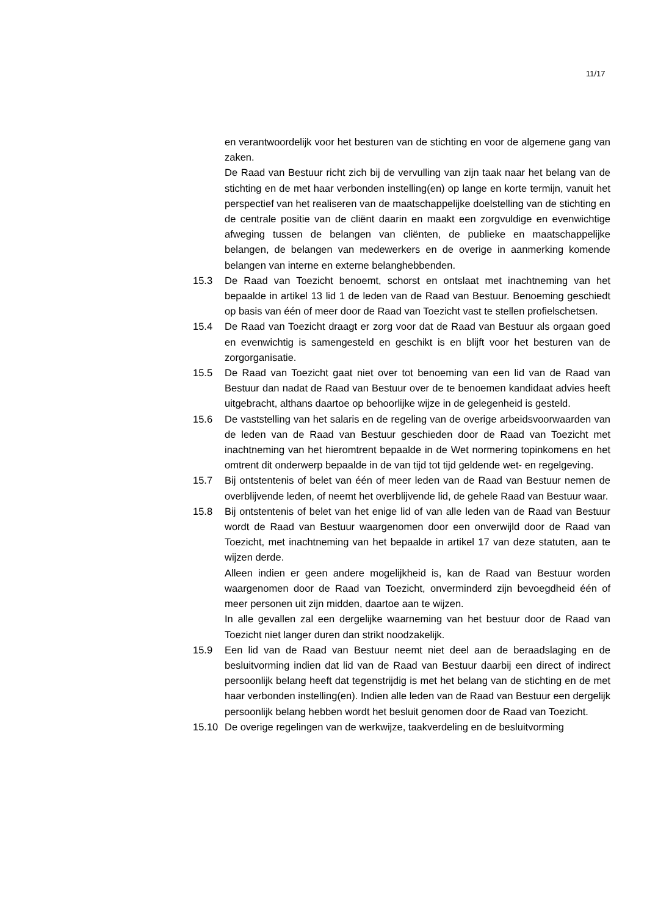11/17
en verantwoordelijk voor het besturen van de stichting en voor de algemene gang van zaken.
De Raad van Bestuur richt zich bij de vervulling van zijn taak naar het belang van de stichting en de met haar verbonden instelling(en) op lange en korte termijn, vanuit het perspectief van het realiseren van de maatschappelijke doelstelling van de stichting en de centrale positie van de cliënt daarin en maakt een zorgvuldige en evenwichtige afweging tussen de belangen van cliënten, de publieke en maatschappelijke belangen, de belangen van medewerkers en de overige in aanmerking komende belangen van interne en externe belanghebbenden.
15.3 De Raad van Toezicht benoemt, schorst en ontslaat met inachtneming van het bepaalde in artikel 13 lid 1 de leden van de Raad van Bestuur. Benoeming geschiedt op basis van één of meer door de Raad van Toezicht vast te stellen profielschetsen.
15.4 De Raad van Toezicht draagt er zorg voor dat de Raad van Bestuur als orgaan goed en evenwichtig is samengesteld en geschikt is en blijft voor het besturen van de zorgorganisatie.
15.5 De Raad van Toezicht gaat niet over tot benoeming van een lid van de Raad van Bestuur dan nadat de Raad van Bestuur over de te benoemen kandidaat advies heeft uitgebracht, althans daartoe op behoorlijke wijze in de gelegenheid is gesteld.
15.6 De vaststelling van het salaris en de regeling van de overige arbeidsvoorwaarden van de leden van de Raad van Bestuur geschieden door de Raad van Toezicht met inachtneming van het hieromtrent bepaalde in de Wet normering topinkomens en het omtrent dit onderwerp bepaalde in de van tijd tot tijd geldende wet- en regelgeving.
15.7 Bij ontstentenis of belet van één of meer leden van de Raad van Bestuur nemen de overblijvende leden, of neemt het overblijvende lid, de gehele Raad van Bestuur waar.
15.8 Bij ontstentenis of belet van het enige lid of van alle leden van de Raad van Bestuur wordt de Raad van Bestuur waargenomen door een onverwijld door de Raad van Toezicht, met inachtneming van het bepaalde in artikel 17 van deze statuten, aan te wijzen derde.
Alleen indien er geen andere mogelijkheid is, kan de Raad van Bestuur worden waargenomen door de Raad van Toezicht, onverminderd zijn bevoegdheid één of meer personen uit zijn midden, daartoe aan te wijzen.
In alle gevallen zal een dergelijke waarneming van het bestuur door de Raad van Toezicht niet langer duren dan strikt noodzakelijk.
15.9 Een lid van de Raad van Bestuur neemt niet deel aan de beraadslaging en de besluitvorming indien dat lid van de Raad van Bestuur daarbij een direct of indirect persoonlijk belang heeft dat tegenstrijdig is met het belang van de stichting en de met haar verbonden instelling(en). Indien alle leden van de Raad van Bestuur een dergelijk persoonlijk belang hebben wordt het besluit genomen door de Raad van Toezicht.
15.10 De overige regelingen van de werkwijze, taakverdeling en de besluitvorming